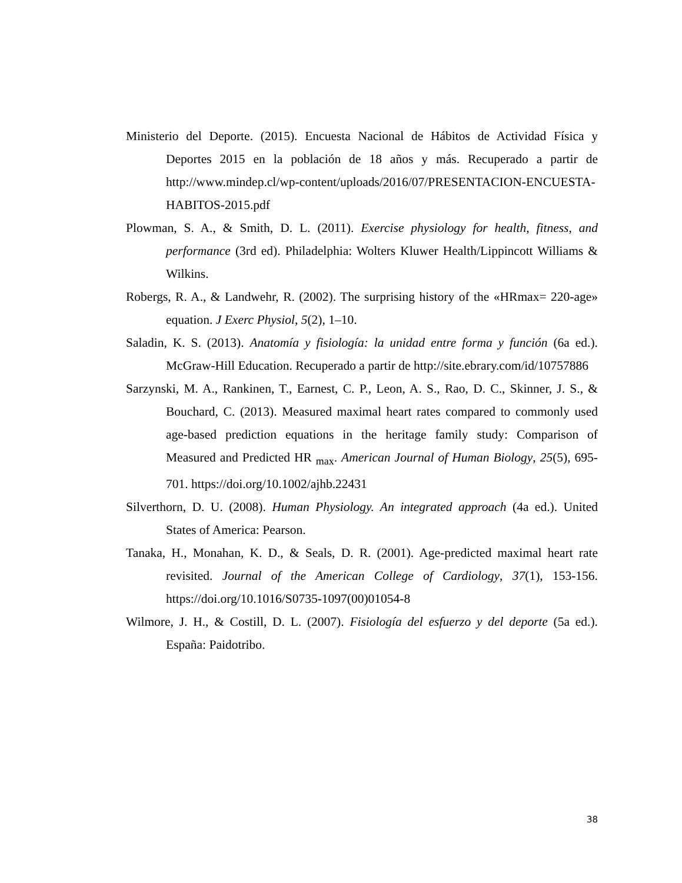Ministerio del Deporte. (2015). Encuesta Nacional de Hábitos de Actividad Física y Deportes 2015 en la población de 18 años y más. Recuperado a partir de http://www.mindep.cl/wp-content/uploads/2016/07/PRESENTACION-ENCUESTA-HABITOS-2015.pdf
Plowman, S. A., & Smith, D. L. (2011). Exercise physiology for health, fitness, and performance (3rd ed). Philadelphia: Wolters Kluwer Health/Lippincott Williams & Wilkins.
Robergs, R. A., & Landwehr, R. (2002). The surprising history of the «HRmax= 220-age» equation. J Exerc Physiol, 5(2), 1–10.
Saladin, K. S. (2013). Anatomía y fisiología: la unidad entre forma y función (6a ed.). McGraw-Hill Education. Recuperado a partir de http://site.ebrary.com/id/10757886
Sarzynski, M. A., Rankinen, T., Earnest, C. P., Leon, A. S., Rao, D. C., Skinner, J. S., & Bouchard, C. (2013). Measured maximal heart rates compared to commonly used age-based prediction equations in the heritage family study: Comparison of Measured and Predicted HR <sub>max</sub>. American Journal of Human Biology, 25(5), 695-701. https://doi.org/10.1002/ajhb.22431
Silverthorn, D. U. (2008). Human Physiology. An integrated approach (4a ed.). United States of America: Pearson.
Tanaka, H., Monahan, K. D., & Seals, D. R. (2001). Age-predicted maximal heart rate revisited. Journal of the American College of Cardiology, 37(1), 153-156. https://doi.org/10.1016/S0735-1097(00)01054-8
Wilmore, J. H., & Costill, D. L. (2007). Fisiología del esfuerzo y del deporte (5a ed.). España: Paidotribo.
38